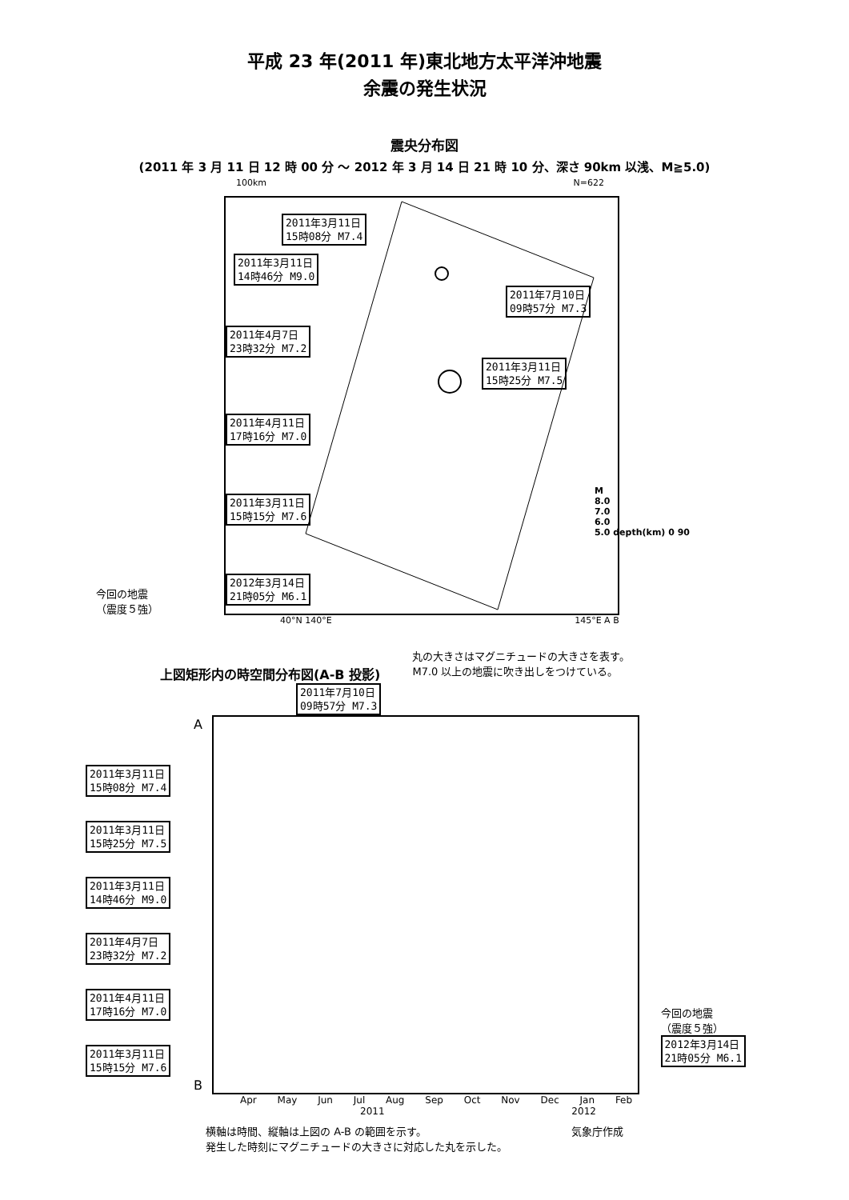平成 23 年(2011 年)東北地方太平洋沖地震
余震の発生状況
震央分布図
(2011 年 3 月 11 日 12 時 00 分 ～ 2012 年 3 月 14 日 21 時 10 分、深さ 90km 以浅、M≧5.0)
100km N=622
2011年3月11日
15時08分 M7.4
2011年3月11日
14時46分 M9.0 2011年7月10日
09時57分 M7.3
2011年4月7日
23時32分 M7.2 2011年3月11日
15時25分 M7.5
2011年4月11日
17時16分 M7.0
2011年3月11日
15時15分 M7.6
2012年3月14日
21時05分 M6.1
M
8.0
7.0
6.0
5.0 depth(km) 0 90
40°N 140°E 145°E A B
今回の地震
（震度５強）
上図矩形内の時空間分布図(A-B 投影)
丸の大きさはマグニチュードの大きさを表す。
M7.0 以上の地震に吹き出しをつけている。
2011年7月10日
09時57分 M7.3
2011年3月11日
15時08分 M7.4
2011年3月11日
15時25分 M7.5
2011年3月11日
14時46分 M9.0
2011年4月7日
23時32分 M7.2
2011年4月11日
17時16分 M7.0
2011年3月11日
15時15分 M7.6
今回の地震
（震度５強）
2012年3月14日
21時05分 M6.1
A
B
Apr May Jun Jul Aug Sep Oct Nov Dec Jan Feb
2011 2012
横軸は時間、縦軸は上図の A-B の範囲を示す。
発生した時刻にマグニチュードの大きさに対応した丸を示した。
気象庁作成